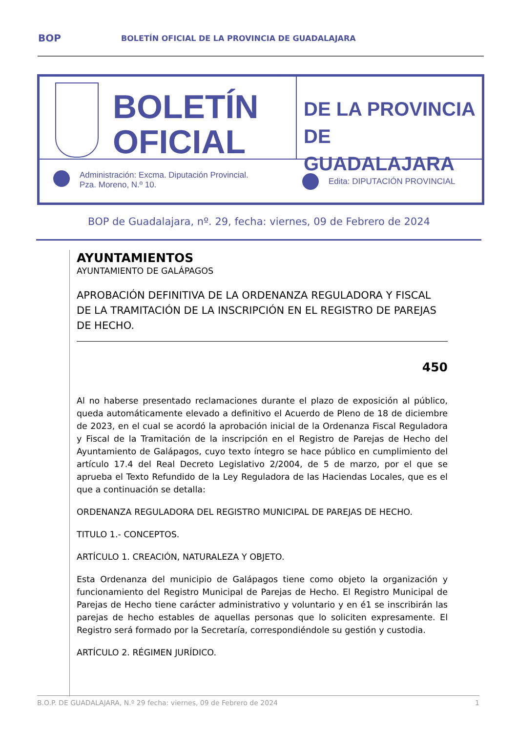BOP BOLETÍN OFICIAL DE LA PROVINCIA DE GUADALAJARA
BOLETÍN
OFICIAL
DE LA PROVINCIA
DE GUADALAJARA
Administración: Excma. Diputación Provincial.
Pza. Moreno, N.º 10.
Edita: DIPUTACIÓN PROVINCIAL
BOP de Guadalajara, nº. 29, fecha: viernes, 09 de Febrero de 2024
AYUNTAMIENTOS
AYUNTAMIENTO DE GALÁPAGOS
APROBACIÓN DEFINITIVA DE LA ORDENANZA REGULADORA Y FISCAL DE LA TRAMITACIÓN DE LA INSCRIPCIÓN EN EL REGISTRO DE PAREJAS DE HECHO.
450
Al no haberse presentado reclamaciones durante el plazo de exposición al público, queda automáticamente elevado a definitivo el Acuerdo de Pleno de 18 de diciembre de 2023, en el cual se acordó la aprobación inicial de la Ordenanza Fiscal Reguladora y Fiscal de la Tramitación de la inscripción en el Registro de Parejas de Hecho del Ayuntamiento de Galápagos, cuyo texto íntegro se hace público en cumplimiento del artículo 17.4 del Real Decreto Legislativo 2/2004, de 5 de marzo, por el que se aprueba el Texto Refundido de la Ley Reguladora de las Haciendas Locales, que es el que a continuación se detalla:
ORDENANZA REGULADORA DEL REGISTRO MUNICIPAL DE PAREJAS DE HECHO.
TITULO 1.- CONCEPTOS.
ARTÍCULO 1. CREACIÓN, NATURALEZA Y OBJETO.
Esta Ordenanza del municipio de Galápagos tiene como objeto la organización y funcionamiento del Registro Municipal de Parejas de Hecho. El Registro Municipal de Parejas de Hecho tiene carácter administrativo y voluntario y en é1 se inscribirán las parejas de hecho estables de aquellas personas que lo soliciten expresamente. El Registro será formado por la Secretaría, correspondiéndole su gestión y custodia.
ARTÍCULO 2. RÉGIMEN JURÍDICO.
B.O.P. DE GUADALAJARA, N.º 29 fecha: viernes, 09 de Febrero de 2024 1